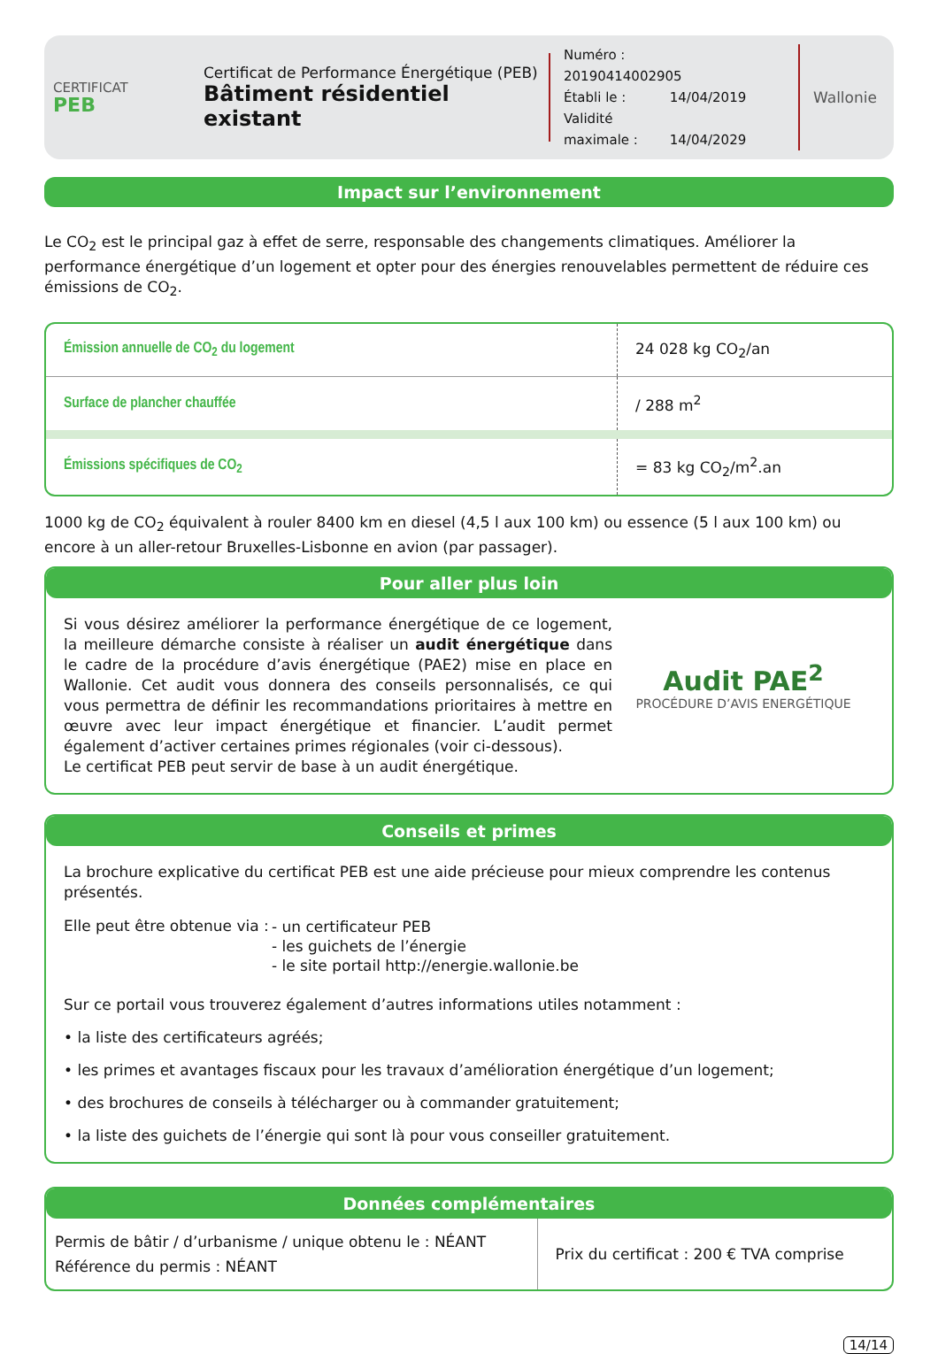CERTIFICAT
PEB
Certificat de Performance Énergétique (PEB)
Bâtiment résidentiel existant
Numéro : 20190414002905
Établi le : 14/04/2019
Validité maximale : 14/04/2029
Wallonie
Impact sur l’environnement
Le CO<sub>2</sub> est le principal gaz à effet de serre, responsable des changements climatiques. Améliorer la performance énergétique d’un logement et opter pour des énergies renouvelables permettent de réduire ces émissions de CO<sub>2</sub>.
| Émission annuelle de CO<sub>2</sub> du logement | 24 028 kg CO<sub>2</sub>/an |
| Surface de plancher chauffée | / 288 m<sup>2</sup> |
| Émissions spécifiques de CO<sub>2</sub> | = 83 kg CO<sub>2</sub>/m<sup>2</sup>.an |
1000 kg de CO<sub>2</sub> équivalent à rouler 8400 km en diesel (4,5 l aux 100 km) ou essence (5 l aux 100 km) ou encore à un aller-retour Bruxelles-Lisbonne en avion (par passager).
Pour aller plus loin
Si vous désirez améliorer la performance énergétique de ce logement, la meilleure démarche consiste à réaliser un audit énergétique dans le cadre de la procédure d’avis énergétique (PAE2) mise en place en Wallonie. Cet audit vous donnera des conseils personnalisés, ce qui vous permettra de définir les recommandations prioritaires à mettre en œuvre avec leur impact énergétique et financier. L’audit permet également d’activer certaines primes régionales (voir ci-dessous).
Le certificat PEB peut servir de base à un audit énergétique.
Audit PAE<sup>2</sup>
PROCÉDURE D’AVIS ENERGÉTIQUE
Conseils et primes
La brochure explicative du certificat PEB est une aide précieuse pour mieux comprendre les contenus présentés.
Elle peut être obtenue via :
- un certificateur PEB
- les guichets de l’énergie
- le site portail http://energie.wallonie.be
Sur ce portail vous trouverez également d’autres informations utiles notamment :
• la liste des certificateurs agréés;
• les primes et avantages fiscaux pour les travaux d’amélioration énergétique d’un logement;
• des brochures de conseils à télécharger ou à commander gratuitement;
• la liste des guichets de l’énergie qui sont là pour vous conseiller gratuitement.
Données complémentaires
| Permis de bâtir / d’urbanisme / unique obtenu le : NÉANT Référence du permis : NÉANT | Prix du certificat : 200 € TVA comprise |
14/14